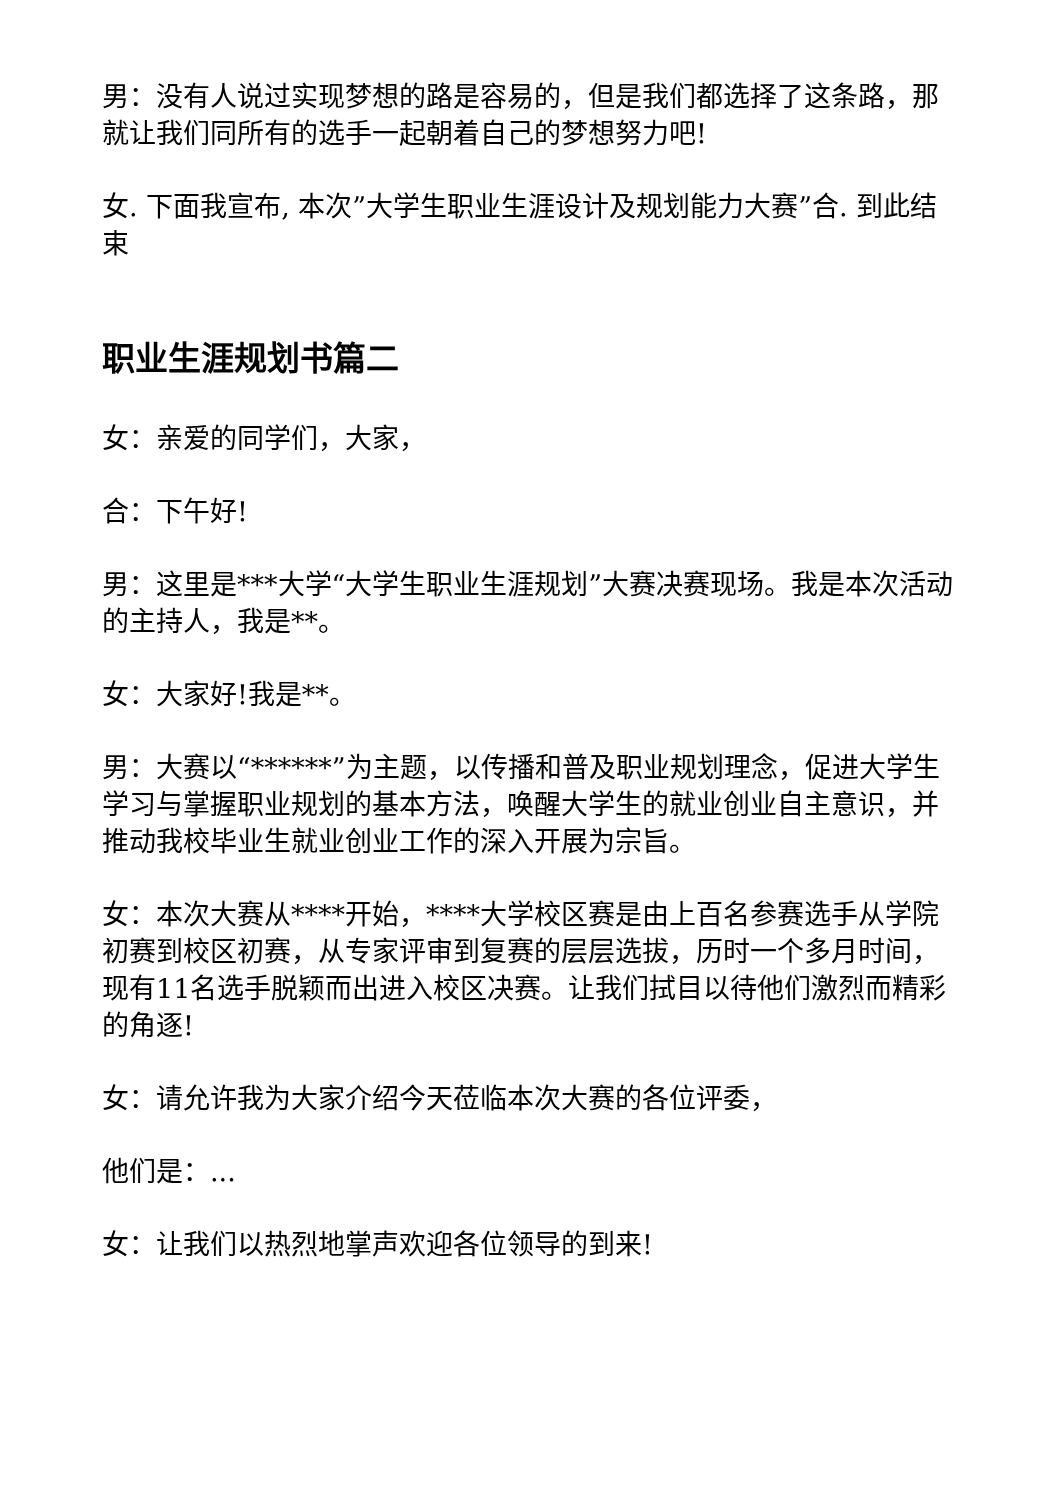男：没有人说过实现梦想的路是容易的，但是我们都选择了这条路，那就让我们同所有的选手一起朝着自己的梦想努力吧!
女. 下面我宣布, 本次”大学生职业生涯设计及规划能力大赛”合. 到此结束
职业生涯规划书篇二
女：亲爱的同学们，大家，
合：下午好!
男：这里是***大学“大学生职业生涯规划”大赛决赛现场。我是本次活动的主持人，我是**。
女：大家好!我是**。
男：大赛以“******”为主题，以传播和普及职业规划理念，促进大学生学习与掌握职业规划的基本方法，唤醒大学生的就业创业自主意识，并推动我校毕业生就业创业工作的深入开展为宗旨。
女：本次大赛从****开始，****大学校区赛是由上百名参赛选手从学院初赛到校区初赛，从专家评审到复赛的层层选拔，历时一个多月时间，现有11名选手脱颖而出进入校区决赛。让我们拭目以待他们激烈而精彩的角逐!
女：请允许我为大家介绍今天莅临本次大赛的各位评委，
他们是：...
女：让我们以热烈地掌声欢迎各位领导的到来!